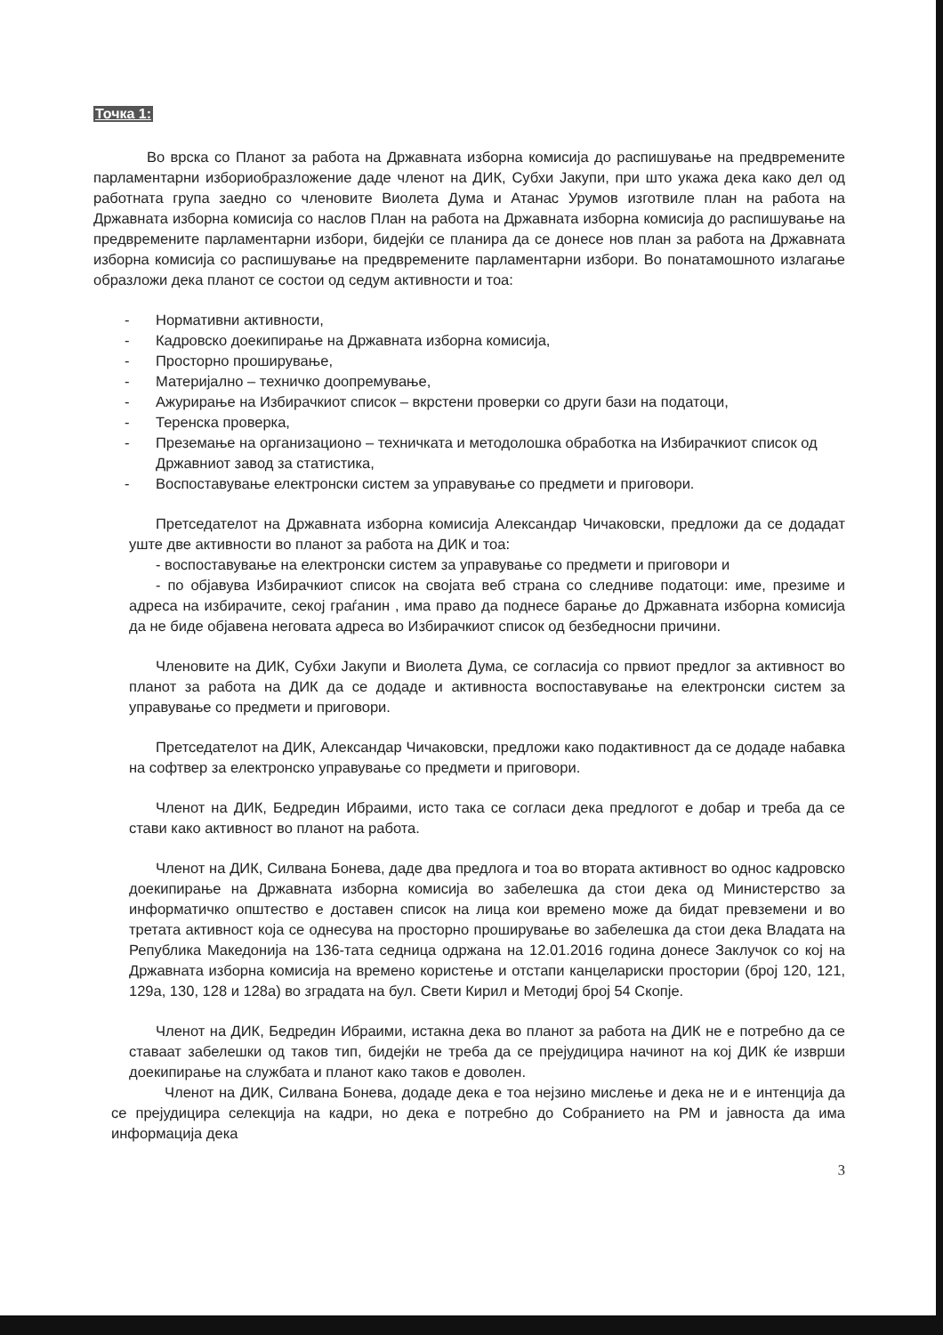Точка 1:
Во врска со Планот за работа на Државната изборна комисија до распишување на предвремените парламентарни избориобразложение даде членот на ДИК, Субхи Јакупи, при што укажа дека како дел од работната група заедно со членовите Виолета Дума и Атанас Урумов изготвиле план на работа на Државната изборна комисија со наслов План на работа на Државната изборна комисија до распишување на предвремените парламентарни избори, бидејќи се планира да се донесе нов план за работа на Државната изборна комисија со распишување на предвремените парламентарни избори. Во понатамошното излагање образложи дека планот се состои од седум активности и тоа:
- Нормативни активности,
- Кадровско доекипирање на Државната изборна комисија,
- Просторно проширување,
- Материјално – техничко доопремување,
- Ажурирање на Избирачкиот список – вкрстени проверки со други бази на податоци,
- Теренска проверка,
- Преземање на организационо – техничката и методолошка обработка на Избирачкиот список од Државниот завод за статистика,
- Воспоставување електронски систем за управување со предмети и приговори.
Претседателот на Државната изборна комисија Александар Чичаковски, предложи да се додадат уште две активности во планот за работа на ДИК и тоа:
- воспоставување на електронски систем за управување со предмети и приговори и
- по објавува Избирачкиот список на својата веб страна со следниве податоци: име, презиме и адреса на избирачите, секој граѓанин , има право да поднесе барање до Државната изборна комисија да не биде објавена неговата адреса во Избирачкиот список од безбедносни причини.
Членовите на ДИК, Субхи Јакупи и Виолета Дума, се согласија со првиот предлог за активност во планот за работа на ДИК да се додаде и активноста воспоставување на електронски систем за управување со предмети и приговори.
Претседателот на ДИК, Александар Чичаковски, предложи како подактивност да се додаде набавка на софтвер за електронско управување со предмети и приговори.
Членот на ДИК, Бедредин Ибраими, исто така се согласи дека предлогот е добар и треба да се стави како активност во планот на работа.
Членот на ДИК, Силвана Бонева, даде два предлога и тоа во втората активност во однос кадровско доекипирање на Државната изборна комисија во забелешка да стои дека од Министерство за информатичко општество е доставен список на лица кои времено може да бидат превземени и во третата активност која се однесува на просторно проширување во забелешка да стои дека Владата на Република Македонија на 136-тата седница одржана на 12.01.2016 година донесе Заклучок со кој на Државната изборна комисија на времено користење и отстапи канцелариски простории (број 120, 121, 129а, 130, 128 и 128а) во зградата на бул. Свети Кирил и Методиј број 54 Скопје.
Членот на ДИК, Бедредин Ибраими, истакна дека во планот за работа на ДИК не е потребно да се ставаат забелешки од таков тип, бидејќи не треба да се прејудицира начинот на кој ДИК ќе изврши доекипирање на службата и планот како таков е доволен.
Членот на ДИК, Силвана Бонева, додаде дека е тоа нејзино мислење и дека не и е интенција да се прејудицира селекција на кадри, но дека е потребно до Собранието на РМ и јавноста да има информација дека
3